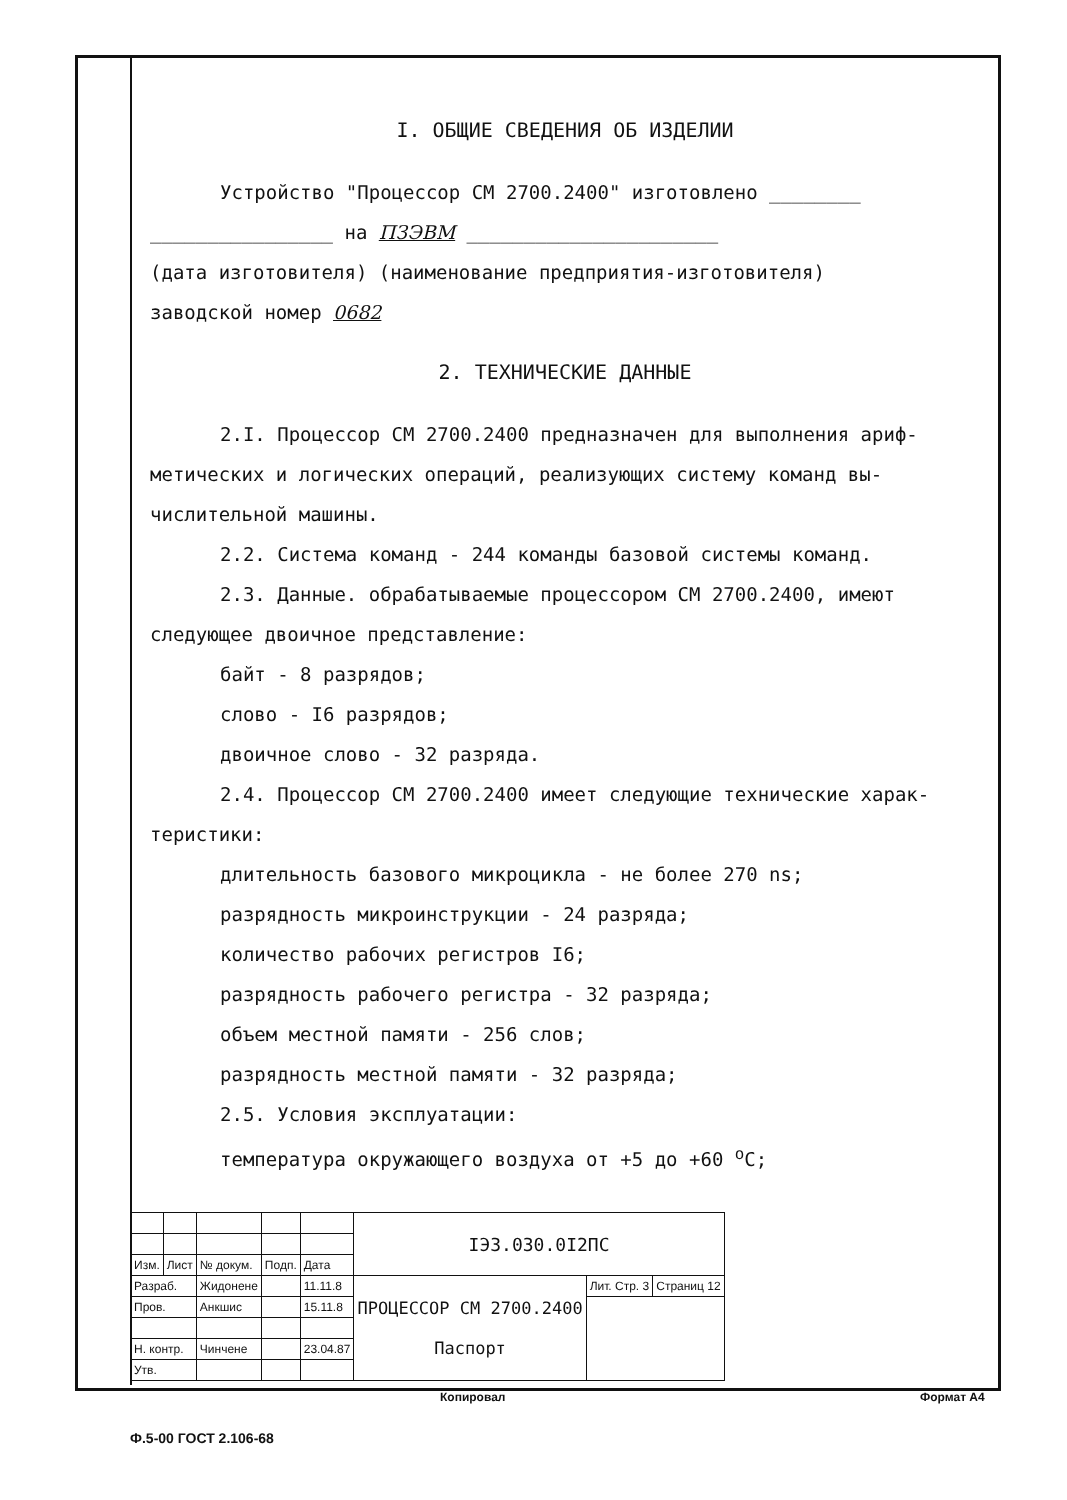I. ОБЩИЕ СВЕДЕНИЯ ОБ ИЗДЕЛИИ
Устройство "Процессор СМ 2700.2400" изготовлено ________
________________ на ПЗЭВМ ______________________
(дата изготовителя) (наименование предприятия-изготовителя)
заводской номер 0682
2. ТЕХНИЧЕСКИЕ ДАННЫЕ
2.I. Процессор СМ 2700.2400 предназначен для выполнения ариф-
метических и логических операций, реализующих систему команд вы-
числительной машины.
2.2. Система команд - 244 команды базовой системы команд.
2.3. Данные. обрабатываемые процессором СМ 2700.2400, имеют
следующее двоичное представление:
байт - 8 разрядов;
слово - I6 разрядов;
двоичное слово - 32 разряда.
2.4. Процессор СМ 2700.2400 имеет следующие технические харак-
теристики:
длительность базового микроцикла - не более 270 ns;
разрядность микроинструкции - 24 разряда;
количество рабочих регистров I6;
разрядность рабочего регистра - 32 разряда;
объем местной памяти - 256 слов;
разрядность местной памяти - 32 разряда;
2.5. Условия эксплуатации:
температура окружающего воздуха от +5 до +60 <sup>о</sup>С;
| | | | | | IЭЗ.030.0I2ПС | | |
| Изм. | Лист | № докум. | Подп. | Дата | | | |
| Разраб. | | Жидонене | | 11.11.8 | ПРОЦЕССОР СМ 2700.2400 Паспорт | Лит. Стр. 3 | Страниц 12 |
| Пров. | | Анкшис | | 15.11.8 | | | |
| Н. контр. | | Чинчене | | 23.04.87 | | | |
| Утв. | | | | | | | |
Копировал Формат А4
Ф.5-00 ГОСТ 2.106-68